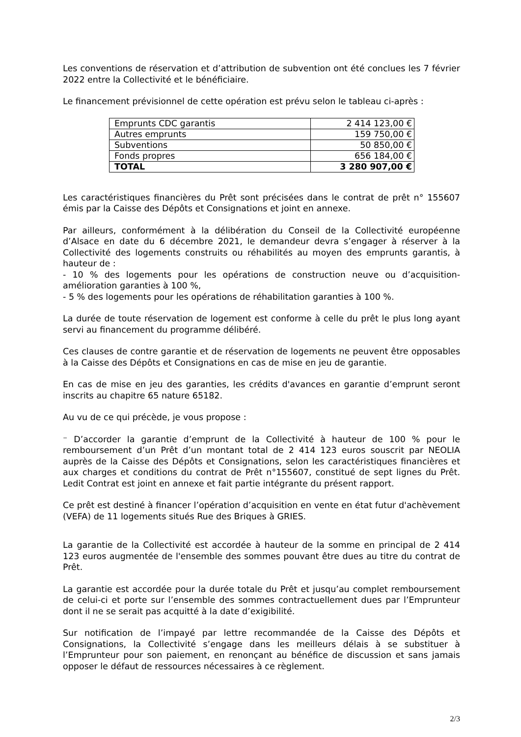Les conventions de réservation et d’attribution de subvention ont été conclues les 7 février 2022 entre la Collectivité et le bénéficiaire.
Le financement prévisionnel de cette opération est prévu selon le tableau ci-après :
| Emprunts CDC garantis | 2 414 123,00 € |
| Autres emprunts | 159 750,00 € |
| Subventions | 50 850,00 € |
| Fonds propres | 656 184,00 € |
| TOTAL | 3 280 907,00 € |
Les caractéristiques financières du Prêt sont précisées dans le contrat de prêt n° 155607 émis par la Caisse des Dépôts et Consignations et joint en annexe.
Par ailleurs, conformément à la délibération du Conseil de la Collectivité européenne d’Alsace en date du 6 décembre 2021, le demandeur devra s’engager à réserver à la Collectivité des logements construits ou réhabilités au moyen des emprunts garantis, à hauteur de :
- 10 % des logements pour les opérations de construction neuve ou d’acquisition-amélioration garanties à 100 %,
- 5 % des logements pour les opérations de réhabilitation garanties à 100 %.
La durée de toute réservation de logement est conforme à celle du prêt le plus long ayant servi au financement du programme délibéré.
Ces clauses de contre garantie et de réservation de logements ne peuvent être opposables à la Caisse des Dépôts et Consignations en cas de mise en jeu de garantie.
En cas de mise en jeu des garanties, les crédits d'avances en garantie d’emprunt seront inscrits au chapitre 65 nature 65182.
Au vu de ce qui précède, je vous propose :
⁻ D’accorder la garantie d’emprunt de la Collectivité à hauteur de 100 % pour le remboursement d’un Prêt d’un montant total de 2 414 123 euros souscrit par NEOLIA auprès de la Caisse des Dépôts et Consignations, selon les caractéristiques financières et aux charges et conditions du contrat de Prêt n°155607, constitué de sept lignes du Prêt. Ledit Contrat est joint en annexe et fait partie intégrante du présent rapport.
Ce prêt est destiné à financer l’opération d’acquisition en vente en état futur d'achèvement (VEFA) de 11 logements situés Rue des Briques à GRIES.
La garantie de la Collectivité est accordée à hauteur de la somme en principal de 2 414 123 euros augmentée de l'ensemble des sommes pouvant être dues au titre du contrat de Prêt.
La garantie est accordée pour la durée totale du Prêt et jusqu’au complet remboursement de celui-ci et porte sur l’ensemble des sommes contractuellement dues par l’Emprunteur dont il ne se serait pas acquitté à la date d’exigibilité.
Sur notification de l’impayé par lettre recommandée de la Caisse des Dépôts et Consignations, la Collectivité s’engage dans les meilleurs délais à se substituer à l’Emprunteur pour son paiement, en renonçant au bénéfice de discussion et sans jamais opposer le défaut de ressources nécessaires à ce règlement.
2/3